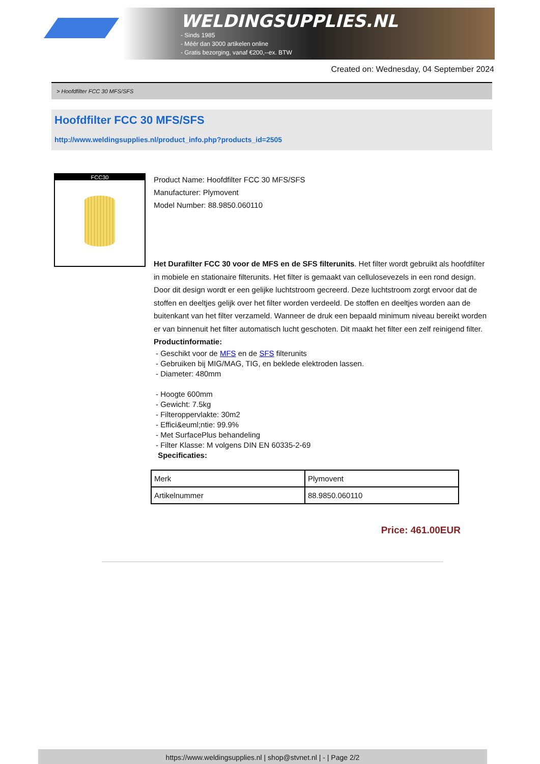WELDINGSUPPLIES.NL
- Sinds 1985
- Méér dan 3000 artikelen online
- Gratis bezorging, vanaf €200,--ex. BTW
Created on: Wednesday, 04 September 2024
> Hoofdfilter FCC 30 MFS/SFS
Hoofdfilter FCC 30 MFS/SFS
http://www.weldingsupplies.nl/product_info.php?products_id=2505
FCC30
Product Name: Hoofdfilter FCC 30 MFS/SFS
Manufacturer: Plymovent
Model Number: 88.9850.060110
Het Durafilter FCC 30 voor de MFS en de SFS filterunits. Het filter wordt gebruikt als hoofdfilter in mobiele en stationaire filterunits. Het filter is gemaakt van cellulosevezels in een rond design. Door dit design wordt er een gelijke luchtstroom gecreerd. Deze luchtstroom zorgt ervoor dat de stoffen en deeltjes gelijk over het filter worden verdeeld. De stoffen en deeltjes worden aan de buitenkant van het filter verzameld. Wanneer de druk een bepaald minimum niveau bereikt worden er van binnenuit het filter automatisch lucht geschoten. Dit maakt het filter een zelf reinigend filter. Productinformatie:
- Geschikt voor de MFS en de SFS filterunits
- Gebruiken bij MIG/MAG, TIG, en beklede elektroden lassen.
- Diameter: 480mm
- Hoogte 600mm
- Gewicht: 7.5kg
- Filteroppervlakte: 30m2
- Effici&euml;ntie: 99.9%
- Met SurfacePlus behandeling
- Filter Klasse: M volgens DIN EN 60335-2-69
Specificaties:
| Merk | Plymovent |
| Artikelnummer | 88.9850.060110 |
Price: 461.00EUR
https://www.weldingsupplies.nl | shop@stvnet.nl | - | Page 2/2